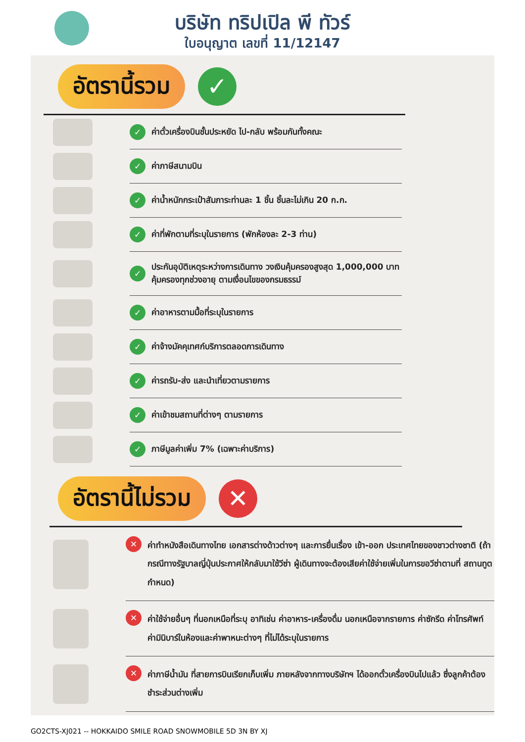บริษัท ทริปเปิล พี ทัวร์
ใบอนุญาต เลขที่ 11/12147
อัตรานี้รวม
✓
✓ ค่าตั๋วเครื่องบินชั้นประหยัด ไป-กลับ พร้อมกันทั้งคณะ
✓ ค่าภาษีสนามบิน
✓ ค่าน้ำหนักกระเป๋าสัมภาระท่านละ 1 ชิ้น ชิ้นละไม่เกิน 20 ก.ก.
✓ ค่าที่พักตามที่ระบุในรายการ (พักห้องละ 2-3 ท่าน)
✓ ประกันอุบัติเหตุระหว่างการเดินทาง วงเงินคุ้มครองสูงสุด 1,000,000 บาท
คุ้มครองทุกช่วงอายุ ตามเงื่อนไขของกรมธรรม์
✓ ค่าอาหารตามมื้อที่ระบุในรายการ
✓ ค่าจ้างมัคคุเทศก์บริการตลอดการเดินทาง
✓ ค่ารถรับ-ส่ง และนำเที่ยวตามรายการ
✓ ค่าเข้าชมสถานที่ต่างๆ ตามรายการ
✓ ภาษีมูลค่าเพิ่ม 7% (เฉพาะค่าบริการ)
อัตรานี้ไม่รวม
✕
✕ ค่าทำหนังสือเดินทางไทย เอกสารต่างด้าวต่างๆ และการยื่นเรื่อง เข้า-ออก ประเทศไทยของชาวต่างชาติ (ถ้ากรณีทางรัฐบาลญี่ปุ่นประกาศให้กลับมาใช้วีซ่า ผู้เดินทางจะต้องเสียค่าใช้จ่ายเพิ่มในการขอวีซ่าตามที่ สถานทูตกำหนด)
✕ ค่าใช้จ่ายอื่นๆ ที่นอกเหนือที่ระบุ อาทิเช่น ค่าอาหาร-เครื่องดื่ม นอกเหนือจากรายการ ค่าซักรีด ค่าโทรศัพท์ ค่ามินิบาร์ในห้องและค่าพาหนะต่างๆ ที่ไม่ได้ระบุในรายการ
✕ ค่าภาษีน้ำมัน ที่สายการบินเรียกเก็บเพิ่ม ภายหลังจากทางบริษัทฯ ได้ออกตั๋วเครื่องบินไปแล้ว ซึ่งลูกค้าต้องชำระส่วนต่างเพิ่ม
GO2CTS-XJ021 -- HOKKAIDO SMILE ROAD SNOWMOBILE 5D 3N BY XJ